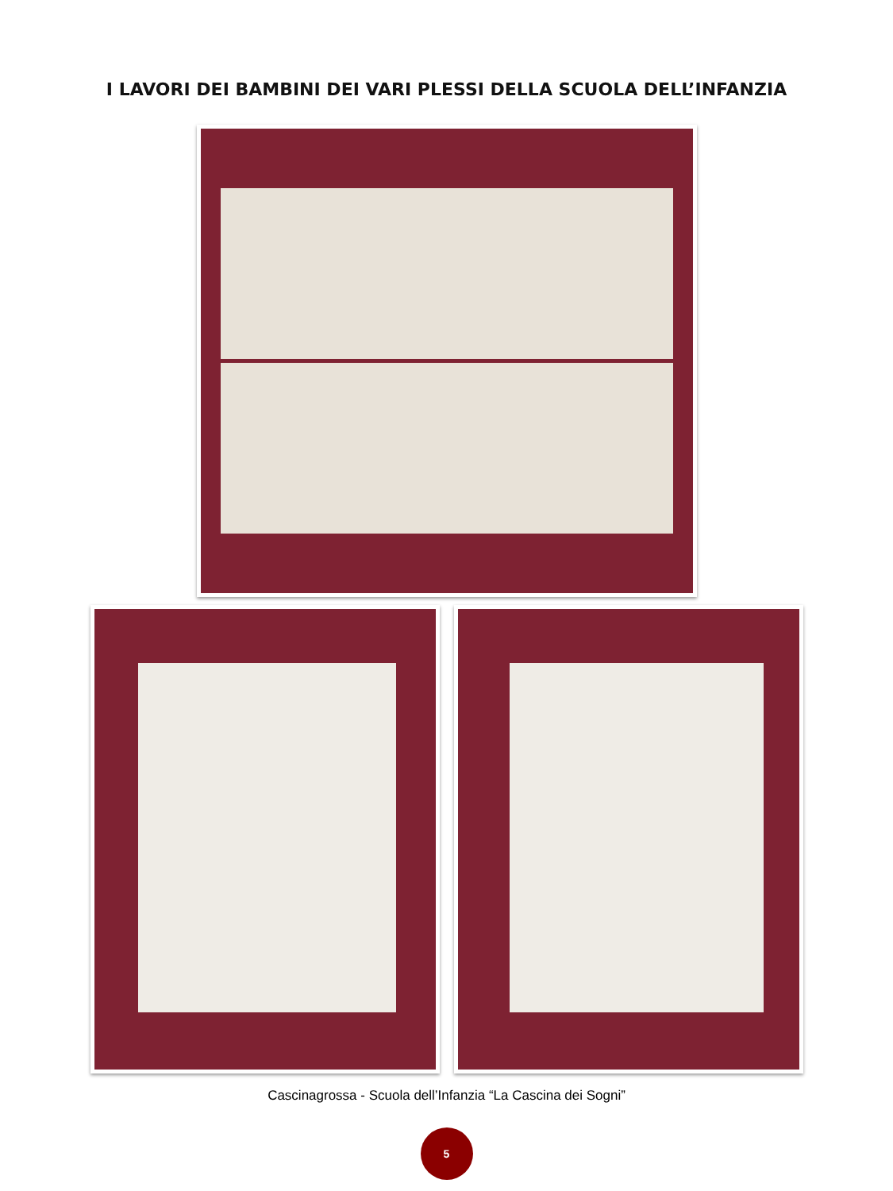I LAVORI DEI BAMBINI DEI VARI PLESSI DELLA SCUOLA DELL’INFANZIA
Cascinagrossa - Scuola dell’Infanzia “La Cascina dei Sogni”
5